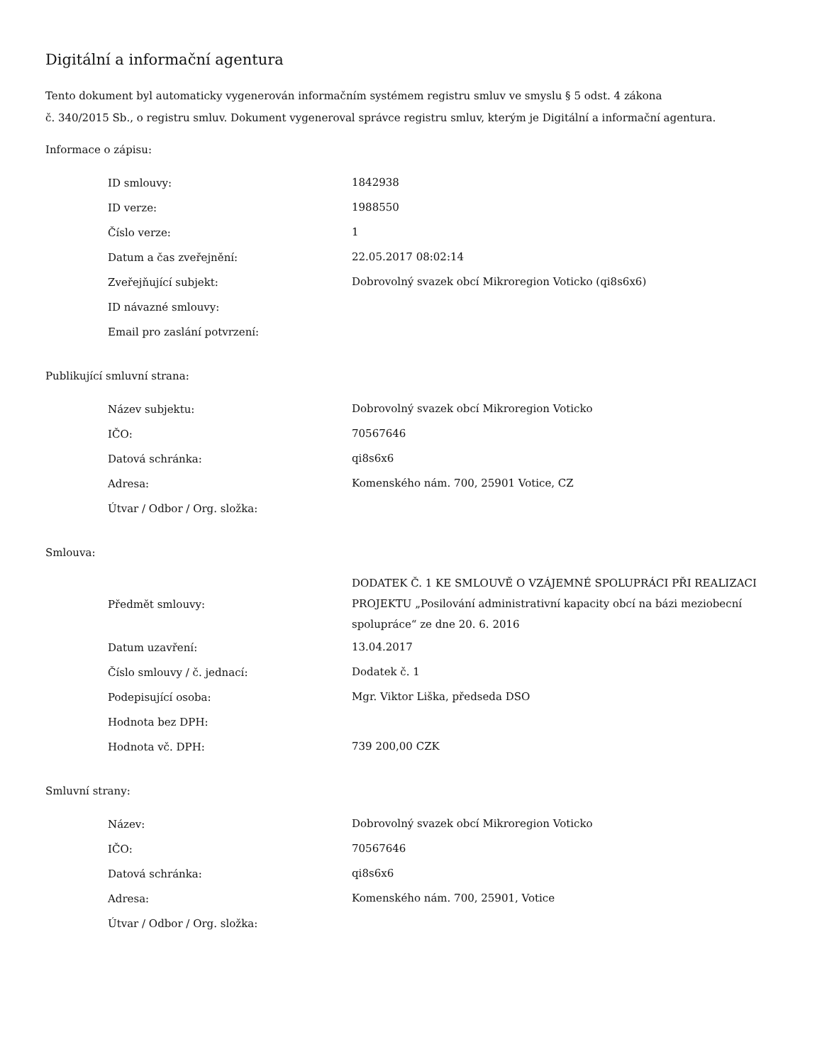Digitální a informační agentura
Tento dokument byl automaticky vygenerován informačním systémem registru smluv ve smyslu § 5 odst. 4 zákona
č. 340/2015 Sb., o registru smluv. Dokument vygeneroval správce registru smluv, kterým je Digitální a informační agentura.
Informace o zápisu:
| ID smlouvy: | 1842938 |
| ID verze: | 1988550 |
| Číslo verze: | 1 |
| Datum a čas zveřejnění: | 22.05.2017 08:02:14 |
| Zveřejňující subjekt: | Dobrovolný svazek obcí Mikroregion Voticko (qi8s6x6) |
| ID návazné smlouvy: | |
| Email pro zaslání potvrzení: | |
Publikující smluvní strana:
| Název subjektu: | Dobrovolný svazek obcí Mikroregion Voticko |
| IČO: | 70567646 |
| Datová schránka: | qi8s6x6 |
| Adresa: | Komenského nám. 700, 25901 Votice, CZ |
| Útvar / Odbor / Org. složka: | |
Smlouva:
| Předmět smlouvy: | DODATEK Č. 1 KE SMLOUVĚ O VZÁJEMNÉ SPOLUPRÁCI PŘI REALIZACI PROJEKTU „Posilování administrativní kapacity obcí na bázi meziobecní spolupráce“ ze dne 20. 6. 2016 |
| Datum uzavření: | 13.04.2017 |
| Číslo smlouvy / č. jednací: | Dodatek č. 1 |
| Podepisující osoba: | Mgr. Viktor Liška, předseda DSO |
| Hodnota bez DPH: | |
| Hodnota vč. DPH: | 739 200,00 CZK |
Smluvní strany:
| Název: | Dobrovolný svazek obcí Mikroregion Voticko |
| IČO: | 70567646 |
| Datová schránka: | qi8s6x6 |
| Adresa: | Komenského nám. 700, 25901, Votice |
| Útvar / Odbor / Org. složka: | |